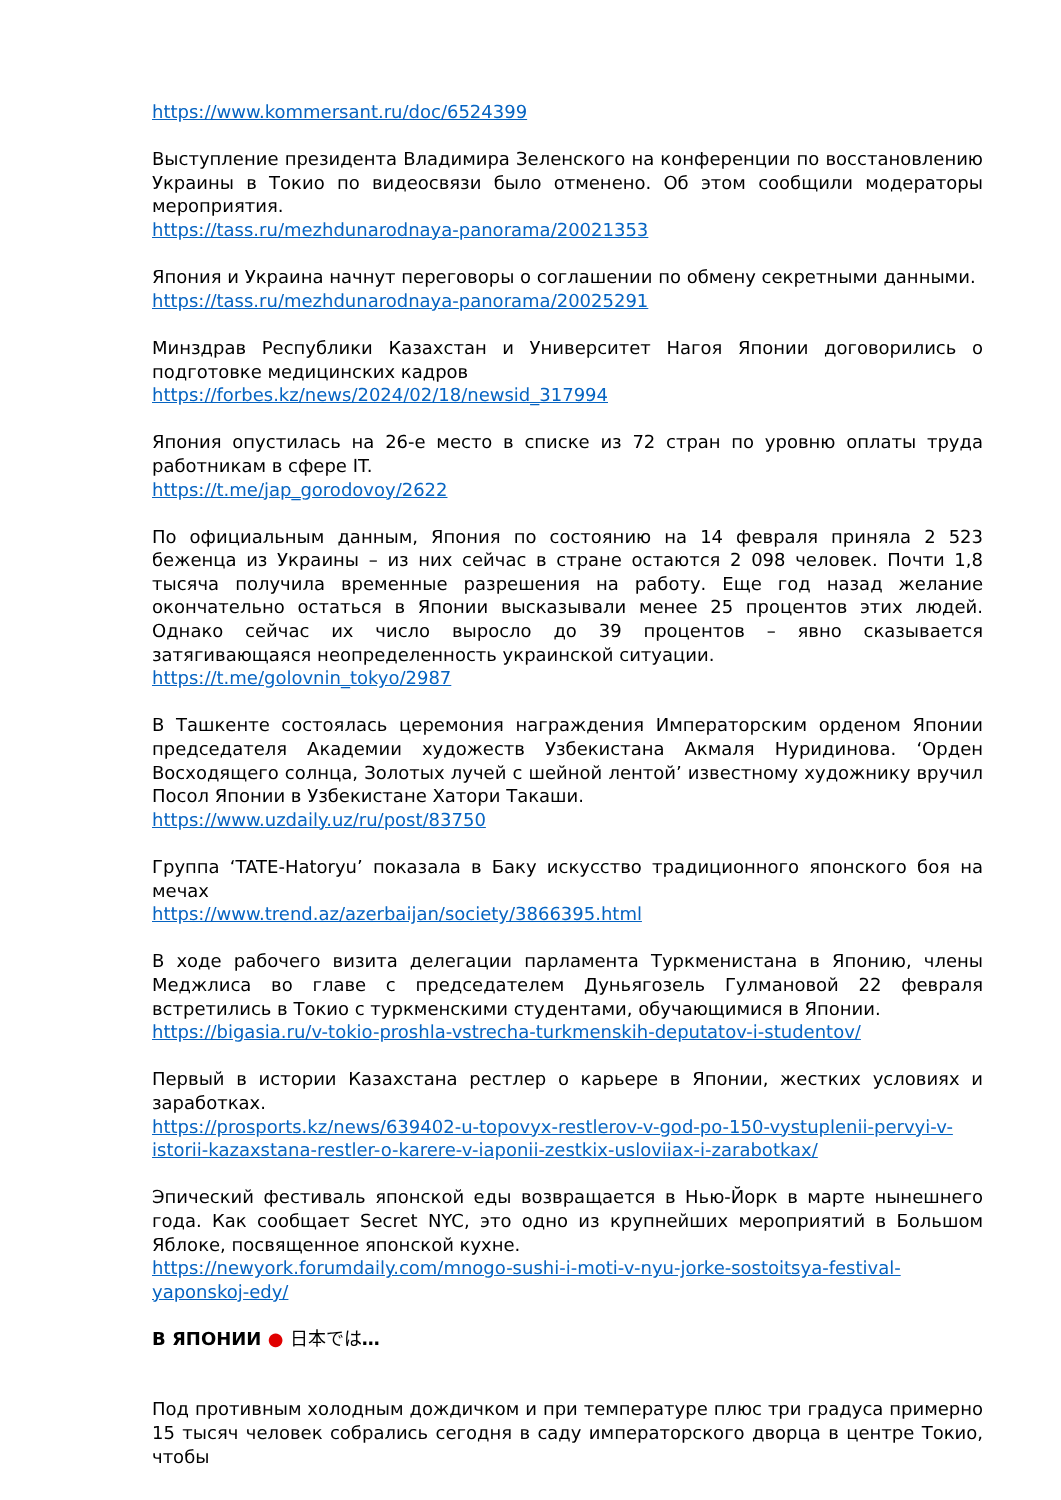https://www.kommersant.ru/doc/6524399
Выступление президента Владимира Зеленского на конференции по восстановлению Украины в Токио по видеосвязи было отменено. Об этом сообщили модераторы мероприятия.
https://tass.ru/mezhdunarodnaya-panorama/20021353
Япония и Украина начнут переговоры о соглашении по обмену секретными данными.
https://tass.ru/mezhdunarodnaya-panorama/20025291
Минздрав Республики Казахстан и Университет Нагоя Японии договорились о подготовке медицинских кадров
https://forbes.kz/news/2024/02/18/newsid_317994
Япония опустилась на 26-е место в списке из 72 стран по уровню оплаты труда работникам в сфере IT.
https://t.me/jap_gorodovoy/2622
По официальным данным, Япония по состоянию на 14 февраля приняла 2 523 беженца из Украины – из них сейчас в стране остаются 2 098 человек. Почти 1,8 тысяча получила временные разрешения на работу. Еще год назад желание окончательно остаться в Японии высказывали менее 25 процентов этих людей. Однако сейчас их число выросло до 39 процентов – явно сказывается затягивающаяся неопределенность украинской ситуации.
https://t.me/golovnin_tokyo/2987
В Ташкенте состоялась церемония награждения Императорским орденом Японии председателя Академии художеств Узбекистана Акмаля Нуридинова. ‘Орден Восходящего солнца, Золотых лучей с шейной лентой’ известному художнику вручил Посол Японии в Узбекистане Хатори Такаши.
https://www.uzdaily.uz/ru/post/83750
Группа ‘TATE-Hatoryu’ показала в Баку искусство традиционного японского боя на мечах
https://www.trend.az/azerbaijan/society/3866395.html
В ходе рабочего визита делегации парламента Туркменистана в Японию, члены Меджлиса во главе с председателем Дуньягозель Гулмановой 22 февраля встретились в Токио с туркменскими студентами, обучающимися в Японии.
https://bigasia.ru/v-tokio-proshla-vstrecha-turkmenskih-deputatov-i-studentov/
Первый в истории Казахстана рестлер о карьере в Японии, жестких условиях и заработках.
https://prosports.kz/news/639402-u-topovyx-restlerov-v-god-po-150-vystuplenii-pervyi-v-istorii-kazaxstana-restler-o-karere-v-iaponii-zestkix-usloviiax-i-zarabotkax/
Эпический фестиваль японской еды возвращается в Нью-Йорк в марте нынешнего года. Как сообщает Secret NYC, это одно из крупнейших мероприятий в Большом Яблоке, посвященное японской кухне.
https://newyork.forumdaily.com/mnogo-sushi-i-moti-v-nyu-jorke-sostoitsya-festival-yaponskoj-edy/
В ЯПОНИИ ● 日本では…
Под противным холодным дождичком и при температуре плюс три градуса примерно 15 тысяч человек собрались сегодня в саду императорского дворца в центре Токио, чтобы